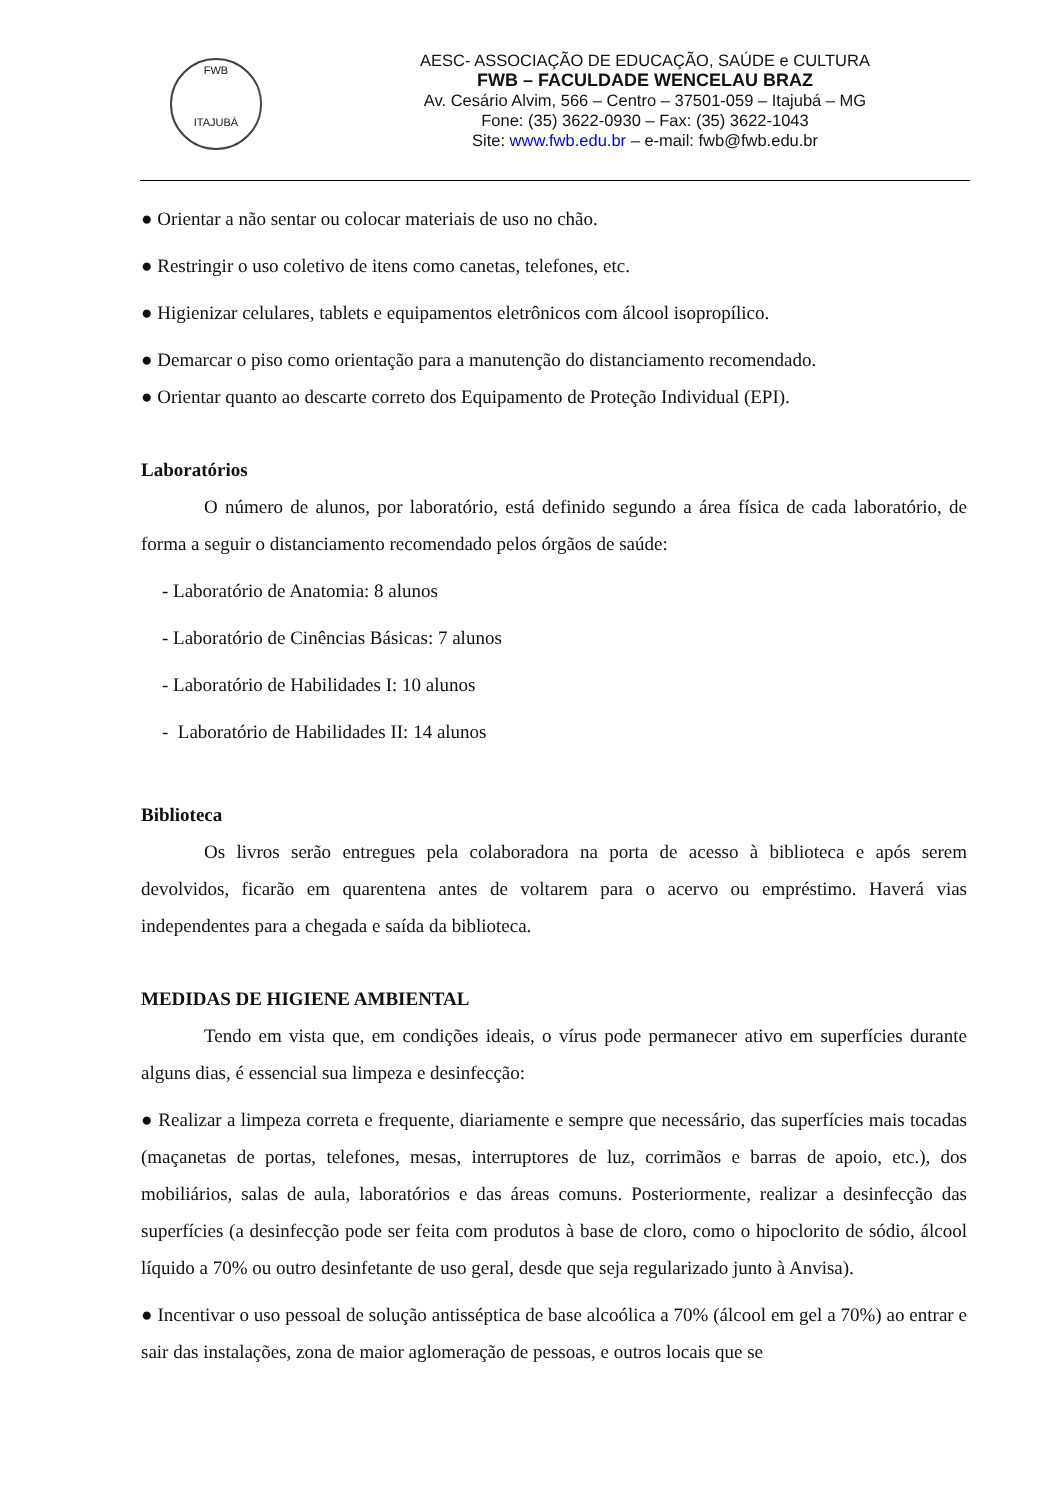FWB
ITAJUBÁ
AESC- ASSOCIAÇÃO DE EDUCAÇÃO, SAÚDE e CULTURA
FWB – FACULDADE WENCELAU BRAZ
Av. Cesário Alvim, 566 – Centro – 37501-059 – Itajubá – MG
Fone: (35) 3622-0930 – Fax: (35) 3622-1043
Site: www.fwb.edu.br – e-mail: fwb@fwb.edu.br
● Orientar a não sentar ou colocar materiais de uso no chão.
● Restringir o uso coletivo de itens como canetas, telefones, etc.
● Higienizar celulares, tablets e equipamentos eletrônicos com álcool isopropílico.
● Demarcar o piso como orientação para a manutenção do distanciamento recomendado.
● Orientar quanto ao descarte correto dos Equipamento de Proteção Individual (EPI).
Laboratórios
O número de alunos, por laboratório, está definido segundo a área física de cada laboratório, de forma a seguir o distanciamento recomendado pelos órgãos de saúde:
- Laboratório de Anatomia: 8 alunos
- Laboratório de Cinências Básicas: 7 alunos
- Laboratório de Habilidades I: 10 alunos
- Laboratório de Habilidades II: 14 alunos
Biblioteca
Os livros serão entregues pela colaboradora na porta de acesso à biblioteca e após serem devolvidos, ficarão em quarentena antes de voltarem para o acervo ou empréstimo. Haverá vias independentes para a chegada e saída da biblioteca.
MEDIDAS DE HIGIENE AMBIENTAL
Tendo em vista que, em condições ideais, o vírus pode permanecer ativo em superfícies durante alguns dias, é essencial sua limpeza e desinfecção:
● Realizar a limpeza correta e frequente, diariamente e sempre que necessário, das superfícies mais tocadas (maçanetas de portas, telefones, mesas, interruptores de luz, corrimãos e barras de apoio, etc.), dos mobiliários, salas de aula, laboratórios e das áreas comuns. Posteriormente, realizar a desinfecção das superfícies (a desinfecção pode ser feita com produtos à base de cloro, como o hipoclorito de sódio, álcool líquido a 70% ou outro desinfetante de uso geral, desde que seja regularizado junto à Anvisa).
● Incentivar o uso pessoal de solução antisséptica de base alcoólica a 70% (álcool em gel a 70%) ao entrar e sair das instalações, zona de maior aglomeração de pessoas, e outros locais que se